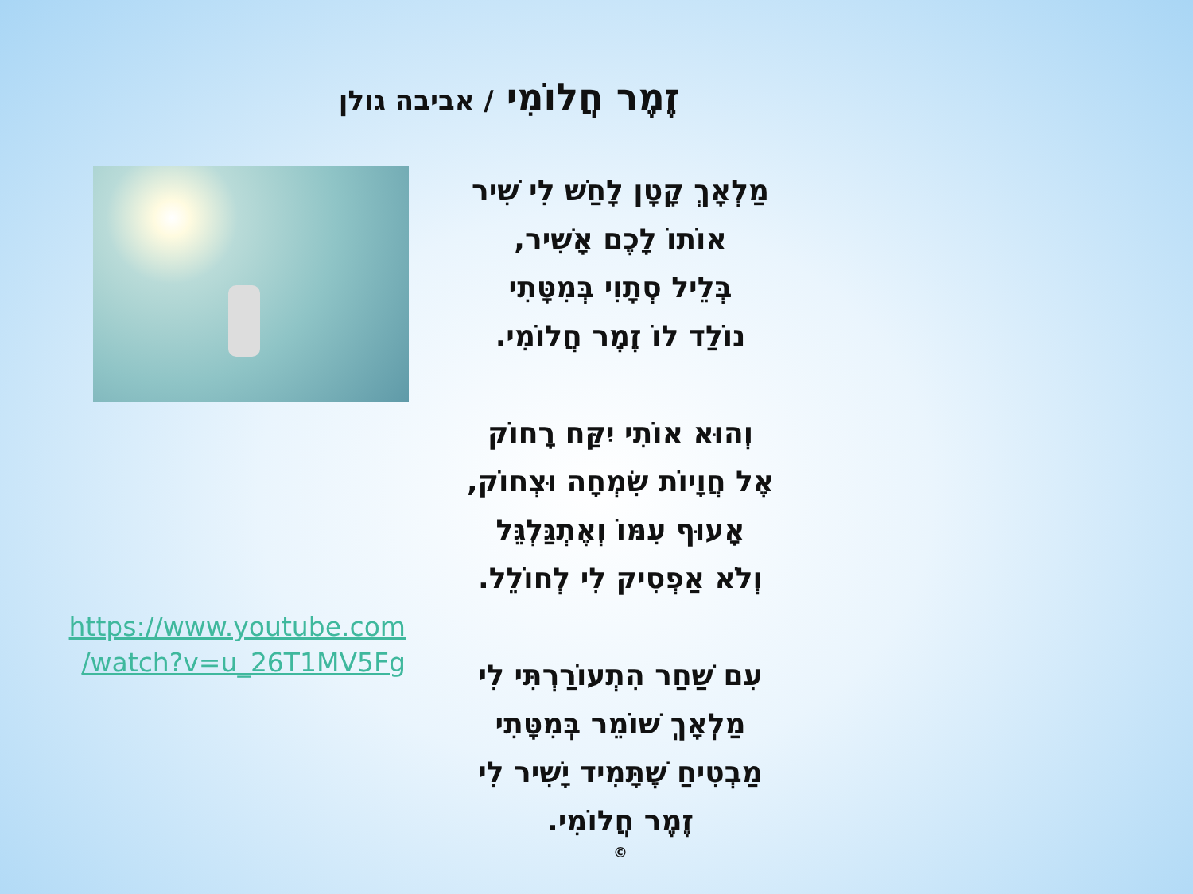זֶמֶר חֲלוֹמִי / אביבה גולן
https://www.youtube.com
/watch?v=u_26T1MV5Fg
מַלְאָךְ קָטָן לָחַשׁ לִי שִׁיר
אוֹתוֹ לָכֶם אָשִׁיר,
בְּלֵיל סְתָוִי בְּמִטָּתִי
נוֹלַד לוֹ זֶמֶר חֲלוֹמִי.
וְהוּא אוֹתִי יִקַּח רָחוֹק
אֶל חֲוָיוֹת שִׂמְחָה וּצְחוֹק,
אָעוּף עִמּוֹ וְאֶתְגַּלְגֵּל
וְלֹא אַפְסִיק לִי לְחוֹלֵל.
עִם שַׁחַר הִתְעוֹרַרְתִּי לִי
מַלְאָךְ שׁוֹמֵר בְּמִטָּתִי
מַבְטִיחַ שֶׁתָּמִיד יָשִׁיר לִי
זֶמֶר חֲלוֹמִי.
©